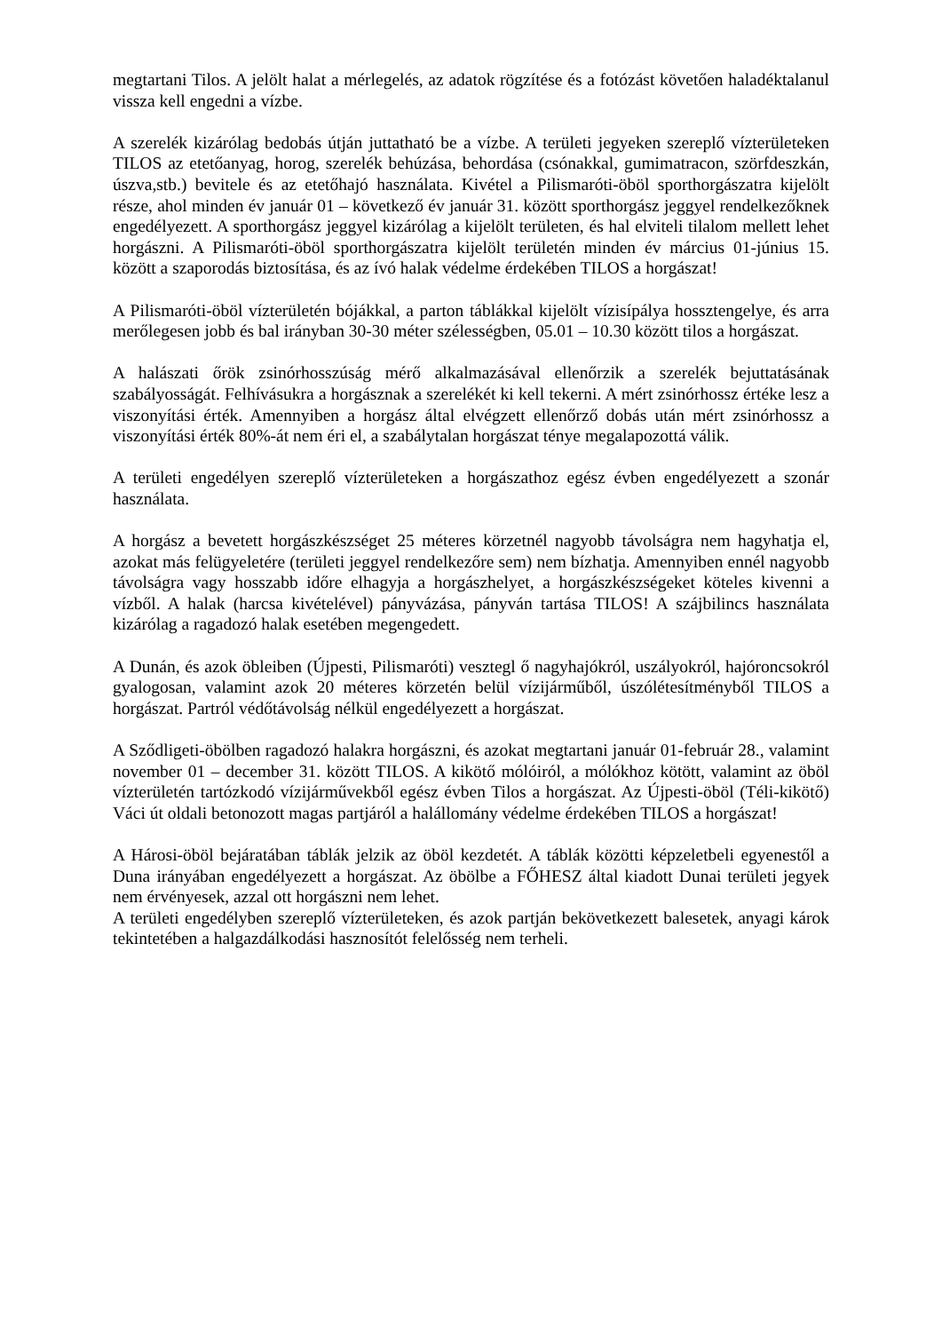megtartani Tilos. A jelölt halat a mérlegelés, az adatok rögzítése és a fotózást követően haladéktalanul vissza kell engedni a vízbe.
A szerelék kizárólag bedobás útján juttatható be a vízbe. A területi jegyeken szereplő vízterületeken TILOS az etetőanyag, horog, szerelék behúzása, behordása (csónakkal, gumimatracon, szörfdeszkán, úszva,stb.) bevitele és az etetőhajó használata. Kivétel a Pilismaróti-öböl sporthorgászatra kijelölt része, ahol minden év január 01 – következő év január 31. között sporthorgász jeggyel rendelkezőknek engedélyezett. A sporthorgász jeggyel kizárólag a kijelölt területen, és hal elviteli tilalom mellett lehet horgászni. A Pilismaróti-öböl sporthorgászatra kijelölt területén minden év március 01-június 15. között a szaporodás biztosítása, és az ívó halak védelme érdekében TILOS a horgászat!
A Pilismaróti-öböl vízterületén bójákkal, a parton táblákkal kijelölt vízisípálya hossztengelye, és arra merőlegesen jobb és bal irányban 30-30 méter szélességben, 05.01 – 10.30 között tilos a horgászat.
A halászati őrök zsinórhosszúság mérő alkalmazásával ellenőrzik a szerelék bejuttatásának szabályosságát. Felhívásukra a horgásznak a szerelékét ki kell tekerni. A mért zsinórhossz értéke lesz a viszonyítási érték. Amennyiben a horgász által elvégzett ellenőrző dobás után mért zsinórhossz a viszonyítási érték 80%-át nem éri el, a szabálytalan horgászat ténye megalapozottá válik.
A területi engedélyen szereplő vízterületeken a horgászathoz egész évben engedélyezett a szonár használata.
A horgász a bevetett horgászkészséget 25 méteres körzetnél nagyobb távolságra nem hagyhatja el, azokat más felügyeletére (területi jeggyel rendelkezőre sem) nem bízhatja. Amennyiben ennél nagyobb távolságra vagy hosszabb időre elhagyja a horgászhelyet, a horgászkészségeket köteles kivenni a vízből. A halak (harcsa kivételével) pányvázása, pányván tartása TILOS! A szájbilincs használata kizárólag a ragadozó halak esetében megengedett.
A Dunán, és azok öbleiben (Újpesti, Pilismaróti) vesztegl ő nagyhajókról, uszályokról, hajóroncsokról gyalogosan, valamint azok 20 méteres körzetén belül vízijárműből, úszólétesítményből TILOS a horgászat. Partról védőtávolság nélkül engedélyezett a horgászat.
A Sződligeti-öbölben ragadozó halakra horgászni, és azokat megtartani január 01-február 28., valamint november 01 – december 31. között TILOS. A kikötő mólóiról, a mólókhoz kötött, valamint az öböl vízterületén tartózkodó vízijárművekből egész évben Tilos a horgászat. Az Újpesti-öböl (Téli-kikötő) Váci út oldali betonozott magas partjáról a halállomány védelme érdekében TILOS a horgászat!
A Hárosi-öböl bejáratában táblák jelzik az öböl kezdetét. A táblák közötti képzeletbeli egyenestől a Duna irányában engedélyezett a horgászat. Az öbölbe a FŐHESZ által kiadott Dunai területi jegyek nem érvényesek, azzal ott horgászni nem lehet.
A területi engedélyben szereplő vízterületeken, és azok partján bekövetkezett balesetek, anyagi károk tekintetében a halgazdálkodási hasznosítót felelősség nem terheli.